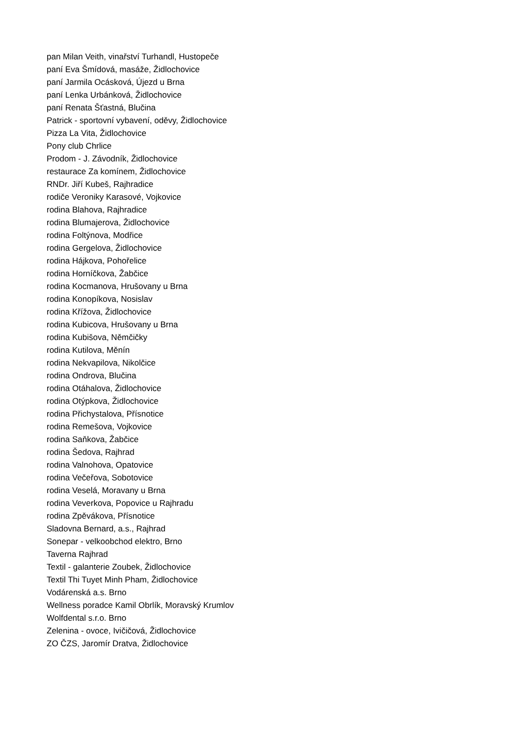pan Milan Veith, vinařství Turhandl, Hustopeče
paní Eva Šmídová, masáže, Židlochovice
paní Jarmila Ocásková, Újezd u Brna
paní Lenka Urbánková, Židlochovice
paní Renata Šťastná, Blučina
Patrick - sportovní vybavení, oděvy, Židlochovice
Pizza La Vita, Židlochovice
Pony club Chrlice
Prodom - J. Závodník, Židlochovice
restaurace Za komínem, Židlochovice
RNDr. Jiří Kubeš, Rajhradice
rodiče Veroniky Karasové, Vojkovice
rodina Blahova, Rajhradice
rodina Blumajerova, Židlochovice
rodina Foltýnova, Modřice
rodina Gergelova, Židlochovice
rodina Hájkova, Pohořelice
rodina Horníčkova, Žabčice
rodina Kocmanova, Hrušovany u Brna
rodina Konopíkova, Nosislav
rodina Křížova, Židlochovice
rodina Kubicova, Hrušovany u Brna
rodina Kubišova, Němčičky
rodina Kutilova, Měnín
rodina Nekvapilova, Nikolčice
rodina Ondrova, Blučina
rodina Otáhalova, Židlochovice
rodina Otýpkova, Židlochovice
rodina Přichystalova, Přísnotice
rodina Remešova, Vojkovice
rodina Saňkova, Žabčice
rodina Šedova, Rajhrad
rodina Valnohova, Opatovice
rodina Večeřova, Sobotovice
rodina Veselá, Moravany u Brna
rodina Veverkova, Popovice u Rajhradu
rodina Zpěvákova, Přísnotice
Sladovna Bernard, a.s., Rajhrad
Sonepar - velkoobchod elektro, Brno
Taverna Rajhrad
Textil - galanterie Zoubek, Židlochovice
Textil Thi Tuyet Minh Pham, Židlochovice
Vodárenská a.s. Brno
Wellness poradce Kamil Obrlík, Moravský Krumlov
Wolfdental s.r.o. Brno
Zelenina - ovoce, Ivičičová, Židlochovice
ZO ČZS, Jaromír Dratva, Židlochovice